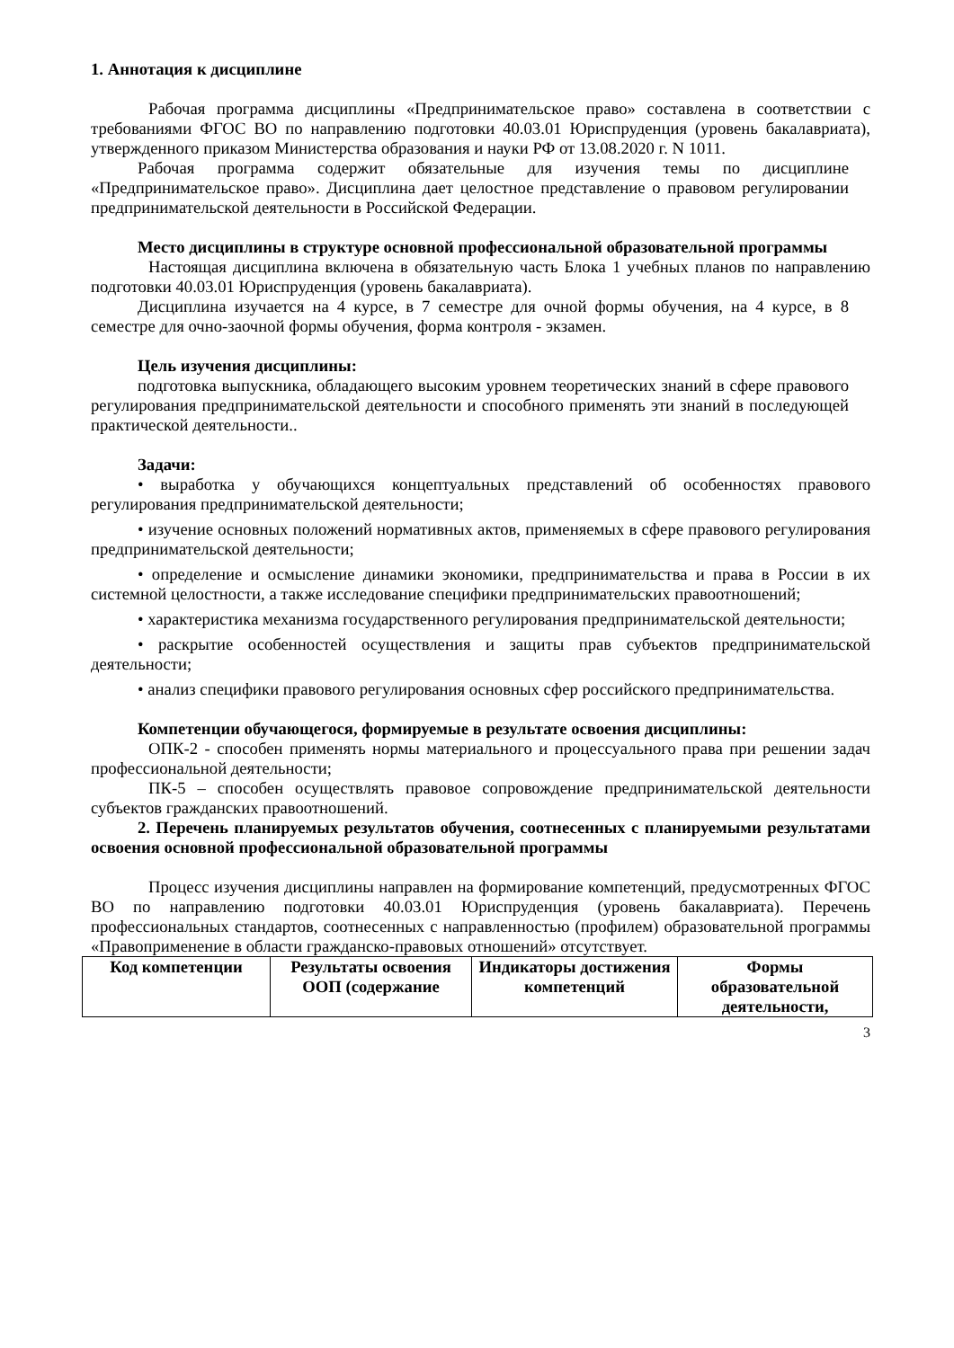1. Аннотация к дисциплине
Рабочая программа дисциплины «Предпринимательское право» составлена в соответствии с требованиями ФГОС ВО по направлению подготовки 40.03.01 Юриспруденция (уровень бакалавриата), утвержденного приказом Министерства образования и науки РФ от 13.08.2020 г. N 1011.
Рабочая программа содержит обязательные для изучения темы по дисциплине «Предпринимательское право». Дисциплина дает целостное представление о правовом регулировании предпринимательской деятельности в Российской Федерации.
Место дисциплины в структуре основной профессиональной образовательной программы
Настоящая дисциплина включена в обязательную часть Блока 1 учебных планов по направлению подготовки 40.03.01 Юриспруденция (уровень бакалавриата).
Дисциплина изучается на 4 курсе, в 7 семестре для очной формы обучения, на 4 курсе, в 8 семестре для очно-заочной формы обучения, форма контроля - экзамен.
Цель изучения дисциплины:
подготовка выпускника, обладающего высоким уровнем теоретических знаний в сфере правового регулирования предпринимательской деятельности и способного применять эти знаний в последующей практической деятельности..
Задачи:
• выработка у обучающихся концептуальных представлений об особенностях правового регулирования предпринимательской деятельности;
• изучение основных положений нормативных актов, применяемых в сфере правового регулирования предпринимательской деятельности;
• определение и осмысление динамики экономики, предпринимательства и права в России в их системной целостности, а также исследование специфики предпринимательских правоотношений;
• характеристика механизма государственного регулирования предпринимательской деятельности;
• раскрытие особенностей осуществления и защиты прав субъектов предпринимательской деятельности;
• анализ специфики правового регулирования основных сфер российского предпринимательства.
Компетенции обучающегося, формируемые в результате освоения дисциплины:
ОПК-2 - способен применять нормы материального и процессуального права при решении задач профессиональной деятельности;
ПК-5 – способен осуществлять правовое сопровождение предпринимательской деятельности субъектов гражданских правоотношений.
2. Перечень планируемых результатов обучения, соотнесенных с планируемыми результатами освоения основной профессиональной образовательной программы
Процесс изучения дисциплины направлен на формирование компетенций, предусмотренных ФГОС ВО по направлению подготовки 40.03.01 Юриспруденция (уровень бакалавриата). Перечень профессиональных стандартов, соотнесенных с направленностью (профилем) образовательной программы «Правоприменение в области гражданско-правовых отношений» отсутствует.
| Код компетенции | Результаты освоения ООП (содержание | Индикаторы достижения компетенций | Формы образовательной деятельности, |
| --- | --- | --- | --- |
3